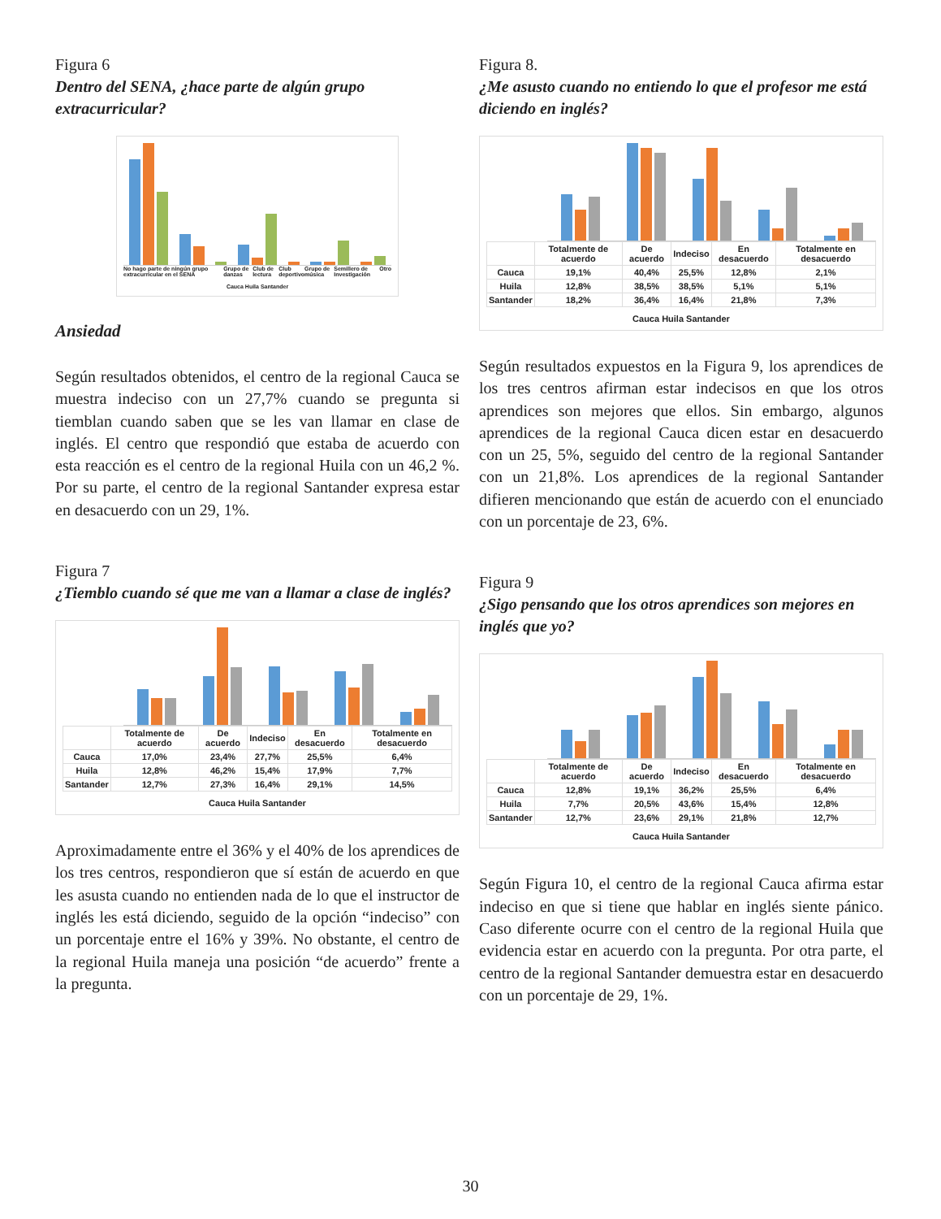Figura 6
Dentro del SENA, ¿hace parte de algún grupo extracurricular?
No hago parte de ningún grupo extracurricular en el SENA Grupo de danzas Club de lectura Club deportivo Grupo de música Semillero de Investigación Otro
Cauca Huila Santander
Ansiedad
Según resultados obtenidos, el centro de la regional Cauca se muestra indeciso con un 27,7% cuando se pregunta si tiemblan cuando saben que se les van llamar en clase de inglés. El centro que respondió que estaba de acuerdo con esta reacción es el centro de la regional Huila con un 46,2 %. Por su parte, el centro de la regional Santander expresa estar en desacuerdo con un 29, 1%.
Figura 7
¿Tiemblo cuando sé que me van a llamar a clase de inglés?
| | Totalmente de acuerdo | De acuerdo | Indeciso | En desacuerdo | Totalmente en desacuerdo |
| --- | --- | --- | --- | --- | --- |
| Cauca | 17,0% | 23,4% | 27,7% | 25,5% | 6,4% |
| Huila | 12,8% | 46,2% | 15,4% | 17,9% | 7,7% |
| Santander | 12,7% | 27,3% | 16,4% | 29,1% | 14,5% |
Cauca Huila Santander
Aproximadamente entre el 36% y el 40% de los aprendices de los tres centros, respondieron que sí están de acuerdo en que les asusta cuando no entienden nada de lo que el instructor de inglés les está diciendo, seguido de la opción “indeciso” con un porcentaje entre el 16% y 39%. No obstante, el centro de la regional Huila maneja una posición “de acuerdo” frente a la pregunta.
Figura 8.
¿Me asusto cuando no entiendo lo que el profesor me está diciendo en inglés?
| | Totalmente de acuerdo | De acuerdo | Indeciso | En desacuerdo | Totalmente en desacuerdo |
| --- | --- | --- | --- | --- | --- |
| Cauca | 19,1% | 40,4% | 25,5% | 12,8% | 2,1% |
| Huila | 12,8% | 38,5% | 38,5% | 5,1% | 5,1% |
| Santander | 18,2% | 36,4% | 16,4% | 21,8% | 7,3% |
Cauca Huila Santander
Según resultados expuestos en la Figura 9, los aprendices de los tres centros afirman estar indecisos en que los otros aprendices son mejores que ellos. Sin embargo, algunos aprendices de la regional Cauca dicen estar en desacuerdo con un 25, 5%, seguido del centro de la regional Santander con un 21,8%. Los aprendices de la regional Santander difieren mencionando que están de acuerdo con el enunciado con un porcentaje de 23, 6%.
Figura 9
¿Sigo pensando que los otros aprendices son mejores en inglés que yo?
| | Totalmente de acuerdo | De acuerdo | Indeciso | En desacuerdo | Totalmente en desacuerdo |
| --- | --- | --- | --- | --- | --- |
| Cauca | 12,8% | 19,1% | 36,2% | 25,5% | 6,4% |
| Huila | 7,7% | 20,5% | 43,6% | 15,4% | 12,8% |
| Santander | 12,7% | 23,6% | 29,1% | 21,8% | 12,7% |
Cauca Huila Santander
Según Figura 10, el centro de la regional Cauca afirma estar indeciso en que si tiene que hablar en inglés siente pánico. Caso diferente ocurre con el centro de la regional Huila que evidencia estar en acuerdo con la pregunta. Por otra parte, el centro de la regional Santander demuestra estar en desacuerdo con un porcentaje de 29, 1%.
30